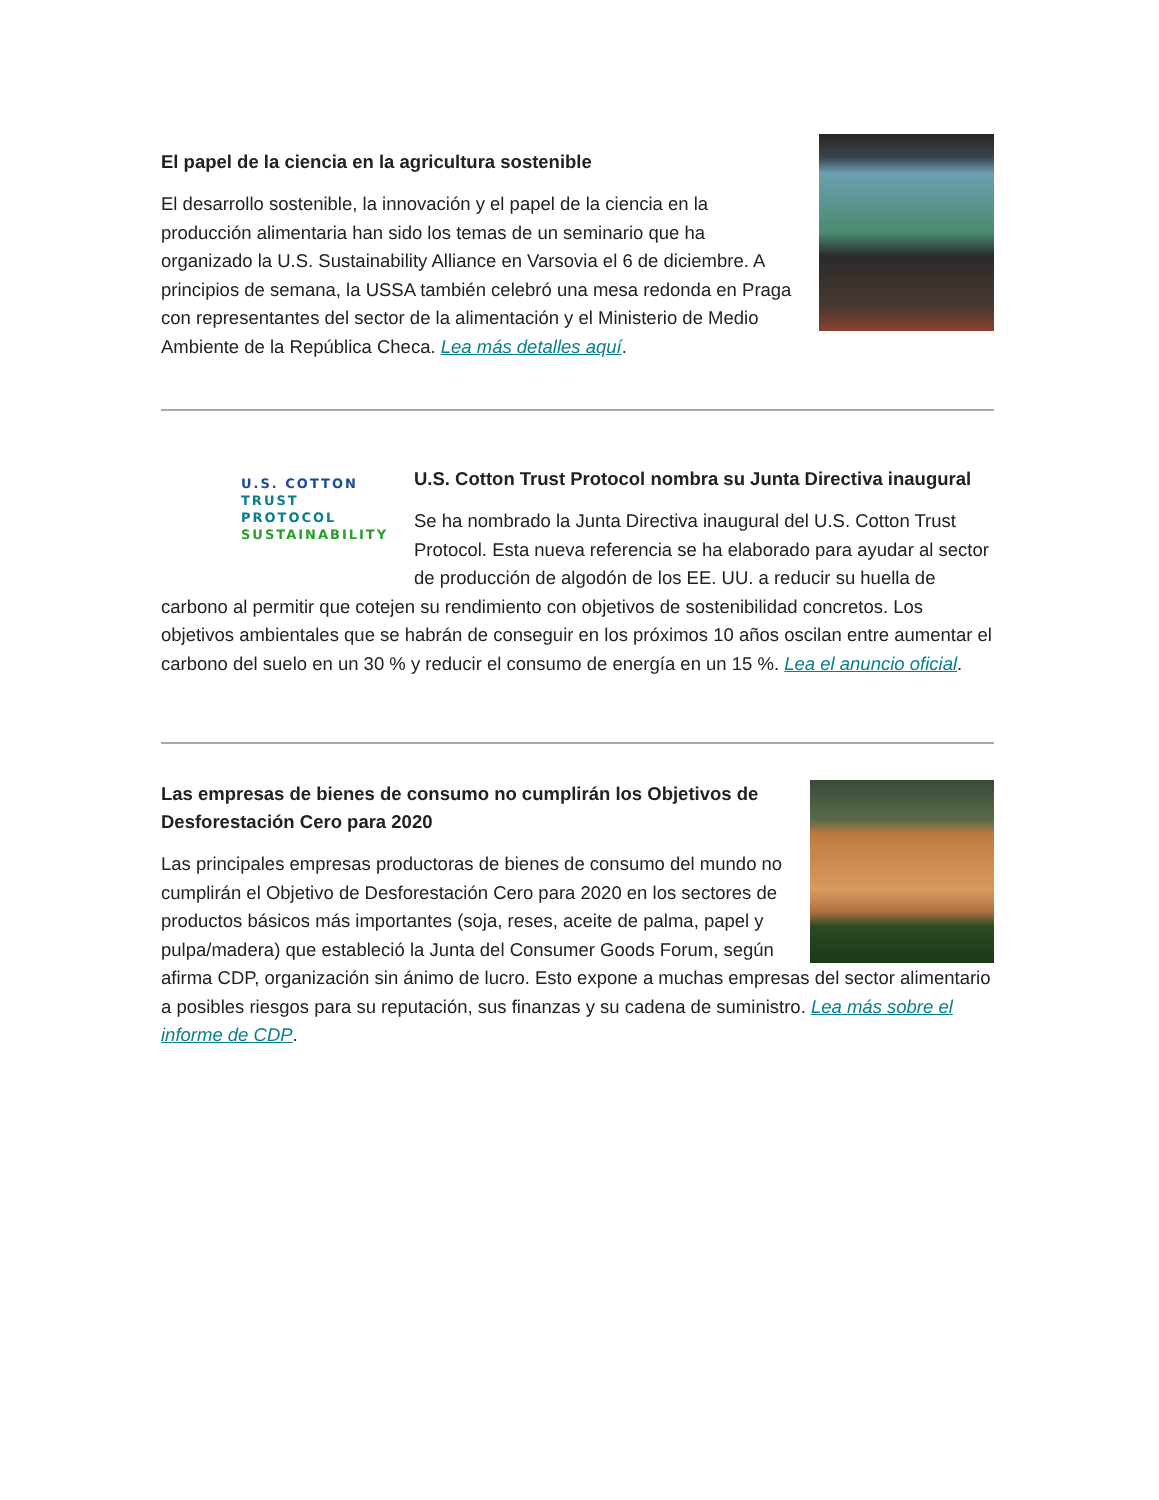El papel de la ciencia en la agricultura sostenible
El desarrollo sostenible, la innovación y el papel de la ciencia en la producción alimentaria han sido los temas de un seminario que ha organizado la U.S. Sustainability Alliance en Varsovia el 6 de diciembre. A principios de semana, la USSA también celebró una mesa redonda en Praga con representantes del sector de la alimentación y el Ministerio de Medio Ambiente de la República Checa. Lea más detalles aquí.
U.S. COTTON
TRUST PROTOCOL
SUSTAINABILITY
U.S. Cotton Trust Protocol nombra su Junta Directiva inaugural
Se ha nombrado la Junta Directiva inaugural del U.S. Cotton Trust Protocol. Esta nueva referencia se ha elaborado para ayudar al sector de producción de algodón de los EE. UU. a reducir su huella de carbono al permitir que cotejen su rendimiento con objetivos de sostenibilidad concretos. Los objetivos ambientales que se habrán de conseguir en los próximos 10 años oscilan entre aumentar el carbono del suelo en un 30 % y reducir el consumo de energía en un 15 %. Lea el anuncio oficial.
Las empresas de bienes de consumo no cumplirán los Objetivos de Desforestación Cero para 2020
Las principales empresas productoras de bienes de consumo del mundo no cumplirán el Objetivo de Desforestación Cero para 2020 en los sectores de productos básicos más importantes (soja, reses, aceite de palma, papel y pulpa/madera) que estableció la Junta del Consumer Goods Forum, según afirma CDP, organización sin ánimo de lucro. Esto expone a muchas empresas del sector alimentario a posibles riesgos para su reputación, sus finanzas y su cadena de suministro. Lea más sobre el informe de CDP.